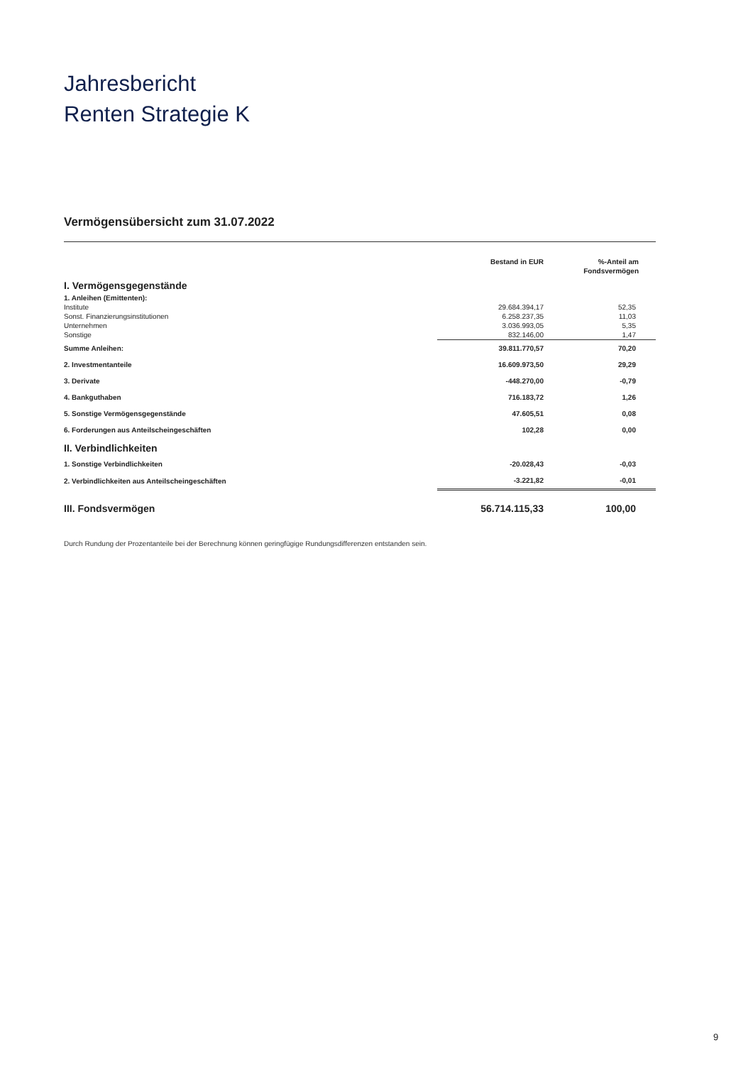Jahresbericht
Renten Strategie K
Vermögensübersicht zum 31.07.2022
| | Bestand in EUR | %-Anteil am Fondsvermögen |
| --- | --- | --- |
| I. Vermögensgegenstände | | |
| 1. Anleihen (Emittenten): | | |
| Institute | 29.684.394,17 | 52,35 |
| Sonst. Finanzierungsinstitutionen | 6.258.237,35 | 11,03 |
| Unternehmen | 3.036.993,05 | 5,35 |
| Sonstige | 832.146,00 | 1,47 |
| Summe Anleihen: | 39.811.770,57 | 70,20 |
| 2. Investmentanteile | 16.609.973,50 | 29,29 |
| 3. Derivate | -448.270,00 | -0,79 |
| 4. Bankguthaben | 716.183,72 | 1,26 |
| 5. Sonstige Vermögensgegenstände | 47.605,51 | 0,08 |
| 6. Forderungen aus Anteilscheingeschäften | 102,28 | 0,00 |
| II. Verbindlichkeiten | | |
| 1. Sonstige Verbindlichkeiten | -20.028,43 | -0,03 |
| 2. Verbindlichkeiten aus Anteilscheingeschäften | -3.221,82 | -0,01 |
| III. Fondsvermögen | 56.714.115,33 | 100,00 |
Durch Rundung der Prozentanteile bei der Berechnung können geringfügige Rundungsdifferenzen entstanden sein.
9